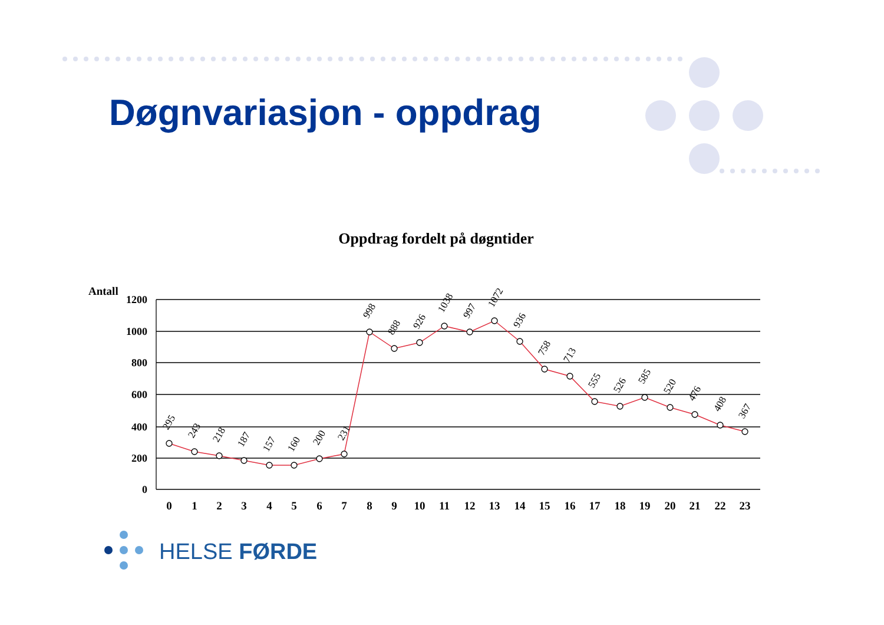Døgnvariasjon - oppdrag
Oppdrag fordelt på døgntider
Antall
1200
1000
800
600
400
200
0
295
243
218
187
157
160
200
231
998
888
926
1038
997
1072
936
758
713
555
526
585
520
476
408
367
0
1
2
3
4
5
6
7
8
9
10
11
12
13
14
15
16
17
18
19
20
21
22
23
HELSE FØRDE